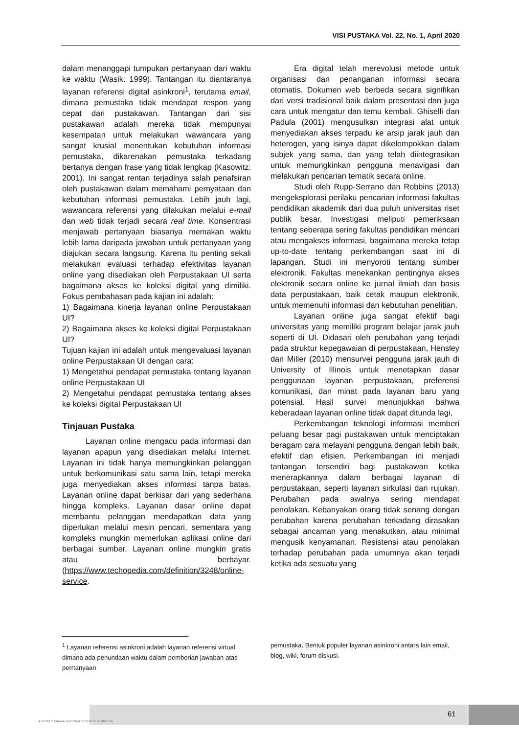VISI PUSTAKA Vol. 22, No. 1, April 2020
dalam menanggapi tumpukan pertanyaan dari waktu ke waktu (Wasik: 1999). Tantangan itu diantaranya layanan referensi digital asinkroni<sup>1</sup>, terutama email, dimana pemustaka tidak mendapat respon yang cepat dari pustakawan. Tantangan dari sisi pustakawan adalah mereka tidak mempunyai kesempatan untuk melakukan wawancara yang sangat krusial menentukan kebutuhan informasi pemustaka, dikarenakan pemustaka terkadang bertanya dengan frase yang tidak lengkap (Kasowitz: 2001). Ini sangat rentan terjadinya salah penafsiran oleh pustakawan dalam memahami pernyataan dan kebutuhan informasi pemustaka. Lebih jauh lagi, wawancara referensi yang dilakukan melalui e-mail dan web tidak terjadi secara real time. Konsentrasi menjawab pertanyaan biasanya memakan waktu lebih lama daripada jawaban untuk pertanyaan yang diajukan secara langsung. Karena itu penting sekali melakukan evaluasi terhadap efektivitas layanan online yang disediakan oleh Perpustakaan UI serta bagaimana akses ke koleksi digital yang dimiliki. Fokus pembahasan pada kajian ini adalah:
1) Bagaimana kinerja layanan online Perpustakaan UI?
2) Bagaimana akses ke koleksi digital Perpustakaan UI?
Tujuan kajian ini adalah untuk mengevaluasi layanan online Perpustakaan UI dengan cara:
1) Mengetahui pendapat pemustaka tentang layanan online Perpustakaan UI
2) Mengetahui pendapat pemustaka tentang akses ke koleksi digital Perpustakaan UI
Tinjauan Pustaka
Layanan online mengacu pada informasi dan layanan apapun yang disediakan melalui Internet. Layanan ini tidak hanya memungkinkan pelanggan untuk berkomunikasi satu sama lain, tetapi mereka juga menyediakan akses informasi tanpa batas. Layanan online dapat berkisar dari yang sederhana hingga kompleks. Layanan dasar online dapat membantu pelanggan mendapatkan data yang diperlukan melalui mesin pencari, sementara yang kompleks mungkin memerlukan aplikasi online dari berbagai sumber. Layanan online mungkin gratis atau berbayar. (https://www.techopedia.com/definition/3248/online-service.
Era digital telah merevolusi metode untuk organisasi dan penanganan informasi secara otomatis. Dokumen web berbeda secara signifikan dari versi tradisional baik dalam presentasi dan juga cara untuk mengatur dan temu kembali. Ghiselli dan Padula (2001) mengusulkan integrasi alat untuk menyediakan akses terpadu ke arsip jarak jauh dan heterogen, yang isinya dapat dikelompokkan dalam subjek yang sama, dan yang telah diintegrasikan untuk memungkinkan pengguna menavigasi dan melakukan pencarian tematik secara online.
Studi oleh Rupp-Serrano dan Robbins (2013) mengeksplorasi perilaku pencarian informasi fakultas pendidikan akademik dari dua puluh universitas riset publik besar. Investigasi meliputi pemeriksaan tentang seberapa sering fakultas pendidikan mencari atau mengakses informasi, bagaimana mereka tetap up-to-date tentang perkembangan saat ini di lapangan. Studi ini menyoroti tentang sumber elektronik. Fakultas menekankan pentingnya akses elektronik secara online ke jurnal ilmiah dan basis data perpustakaan, baik cetak maupun elektronik, untuk memenuhi informasi dan kebutuhan penelitian.
Layanan online juga sangat efektif bagi universitas yang memiliki program belajar jarak jauh seperti di UI. Didasari oleh perubahan yang terjadi pada struktur kepegawaian di perpustakaan, Hensley dan Miller (2010) mensurvei pengguna jarak jauh di University of Illinois untuk menetapkan dasar penggunaan layanan perpustakaan, preferensi komunikasi, dan minat pada layanan baru yang potensial. Hasil survei menunjukkan bahwa keberadaan layanan online tidak dapat ditunda lagi,
Perkembangan teknologi informasi memberi peluang besar pagi pustakawan untuk menciptakan beragam cara melayani pengguna dengan lebih baik, efektif dan efisien. Perkembangan ini menjadi tantangan tersendiri bagi pustakawan ketika menerapkannya dalam berbagai layanan di perpustakaan, seperti layanan sirkulasi dan rujukan. Perubahan pada awalnya sering mendapat penolakan. Kebanyakan orang tidak senang dengan perubahan karena perubahan terkadang dirasakan sebagai ancaman yang menakutkan, atau minimal mengusik kenyamanan. Resistensi atau penolakan terhadap perubahan pada umumnya akan terjadi ketika ada sesuatu yang
<sup>1</sup> Layanan referensi asinkroni adalah layanan referensi virtual dimana ada penundaan waktu dalam pemberian jawaban atas perrtanyaan
pemustaka. Bentuk populer layanan asinkroni antara lain email, blog, wiki, forum diskusi.
61
★ PERPUSTAKAAN NASIONAL REPUBLIK INDONESIA